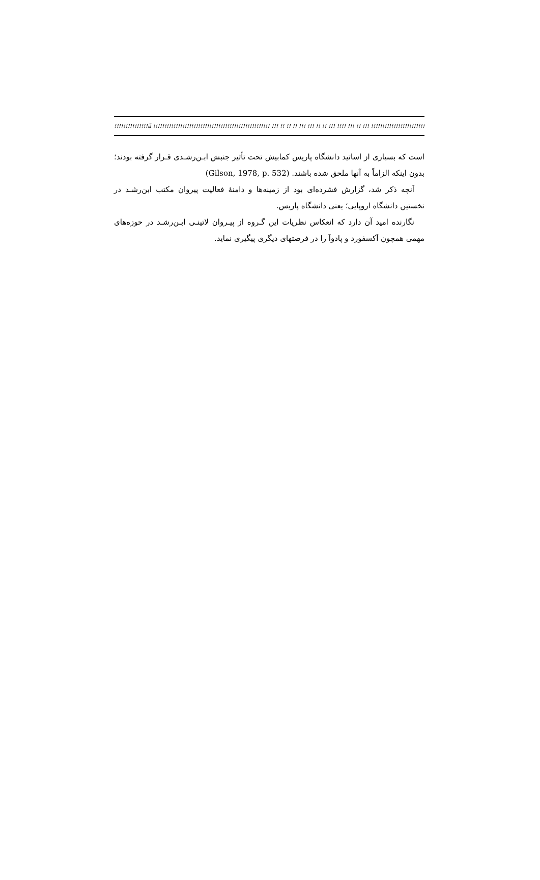!!!!!!!!!!!!!!!ã !!!!!!!!!!!!!!!!!!!!!!!!!!!!!!!!!!!!!!!!!!!!!!!!!!!! !!! !! !! !! !!! !!! !! !! !!! !!!! !!! !! !!! !!!!!!!!!!!!!!!!!!!!!!!!!!!!!!!!!!!!!!!!!!!!!!!!!!!!!!!!!!!
است که بسیاری از اساتید دانشگاه پاریس کمابیش تحت تأثیر جنبش ابـن‌رشـدی قـرار گرفته بودند؛ بدون اینکه الزاماً به آنها ملحق شده باشند. (Gilson, 1978, p. 532)
آنچه ذکر شد، گزارش فشرده‌ای بود از زمینه‌ها و دامنهٔ فعالیت پیروان مکتب ابن‌رشـد در نخستین دانشگاه اروپایی؛ یعنی دانشگاه پاریس.
نگارنده امید آن دارد که انعکاس نظریات این گـروه از پیـروان لاتینـی ابـن‌رشـد در حوزه‌های مهمی همچون آکسفورد و پادوآ را در فرصتهای دیگری پیگیری نماید.